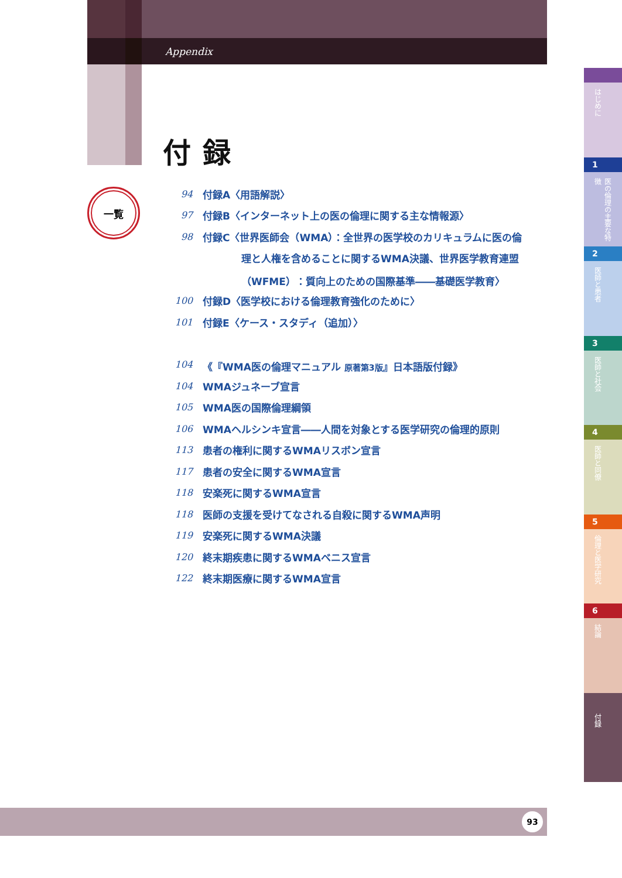Appendix
付録
一覧
94 付録A〈用語解説〉
97 付録B〈インターネット上の医の倫理に関する主な情報源〉
98 付録C〈世界医師会（WMA）：全世界の医学校のカリキュラムに医の倫
理と人権を含めることに関するWMA決議、世界医学教育連盟
（WFME）：質向上のための国際基準――基礎医学教育〉
100 付録D〈医学校における倫理教育強化のために〉
101 付録E〈ケース・スタディ（追加）〉
104 《『WMA医の倫理マニュアル 原著第3版』日本語版付録》
104 WMAジュネーブ宣言
105 WMA医の国際倫理綱領
106 WMAヘルシンキ宣言――人間を対象とする医学研究の倫理的原則
113 患者の権利に関するWMAリスボン宣言
117 患者の安全に関するWMA宣言
118 安楽死に関するWMA宣言
118 医師の支援を受けてなされる自殺に関するWMA声明
119 安楽死に関するWMA決議
120 終末期疾患に関するWMAベニス宣言
122 終末期医療に関するWMA宣言
93
はじめに
1
医の倫理の主要な特徴
2
医師と患者
3
医師と社会
4
医師と同僚
5
倫理と医学研究
6
結論
付録